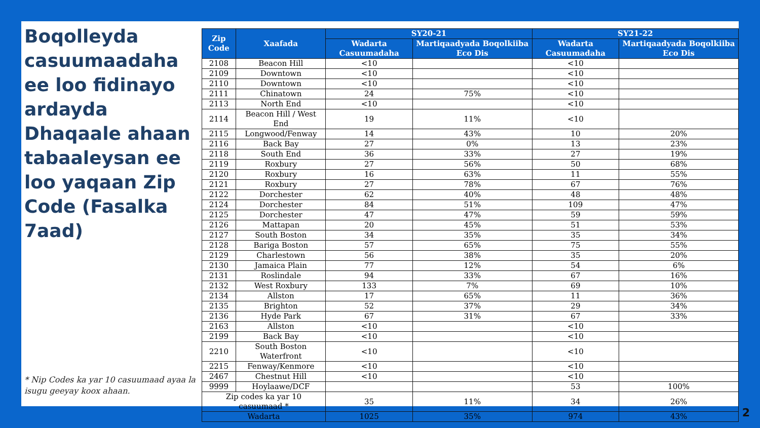Boqolleyda casuumaadaha ee loo fidinayo ardayda Dhaqaale ahaan tabaaleysan ee loo yaqaan Zip Code (Fasalka 7aad)
* Nip Codes ka yar 10 casuumaad ayaa la isugu geeyay koox ahaan.
| Zip Code | Xaafada | SY20-21 | | SY21-22 | |
| --- | --- | --- | --- | --- | --- |
| | | Wadarta Casuumadaha | Martiqaadyada Boqolkiiba Eco Dis | Wadarta Casuumadaha | Martiqaadyada Boqolkiiba Eco Dis |
| 2108 | Beacon Hill | <10 | | <10 | |
| 2109 | Downtown | <10 | | <10 | |
| 2110 | Downtown | <10 | | <10 | |
| 2111 | Chinatown | 24 | 75% | <10 | |
| 2113 | North End | <10 | | <10 | |
| 2114 | Beacon Hill / West End | 19 | 11% | <10 | |
| 2115 | Longwood/Fenway | 14 | 43% | 10 | 20% |
| 2116 | Back Bay | 27 | 0% | 13 | 23% |
| 2118 | South End | 36 | 33% | 27 | 19% |
| 2119 | Roxbury | 27 | 56% | 50 | 68% |
| 2120 | Roxbury | 16 | 63% | 11 | 55% |
| 2121 | Roxbury | 27 | 78% | 67 | 76% |
| 2122 | Dorchester | 62 | 40% | 48 | 48% |
| 2124 | Dorchester | 84 | 51% | 109 | 47% |
| 2125 | Dorchester | 47 | 47% | 59 | 59% |
| 2126 | Mattapan | 20 | 45% | 51 | 53% |
| 2127 | South Boston | 34 | 35% | 35 | 34% |
| 2128 | Bariga Boston | 57 | 65% | 75 | 55% |
| 2129 | Charlestown | 56 | 38% | 35 | 20% |
| 2130 | Jamaica Plain | 77 | 12% | 54 | 6% |
| 2131 | Roslindale | 94 | 33% | 67 | 16% |
| 2132 | West Roxbury | 133 | 7% | 69 | 10% |
| 2134 | Allston | 17 | 65% | 11 | 36% |
| 2135 | Brighton | 52 | 37% | 29 | 34% |
| 2136 | Hyde Park | 67 | 31% | 67 | 33% |
| 2163 | Allston | <10 | | <10 | |
| 2199 | Back Bay | <10 | | <10 | |
| 2210 | South Boston Waterfront | <10 | | <10 | |
| 2215 | Fenway/Kenmore | <10 | | <10 | |
| 2467 | Chestnut Hill | <10 | | <10 | |
| 9999 | Hoylaawe/DCF | | | 53 | 100% |
| Zip codes ka yar 10 casuumaad * | | 35 | 11% | 34 | 26% |
| Wadarta | | 1025 | 35% | 974 | 43% |
2